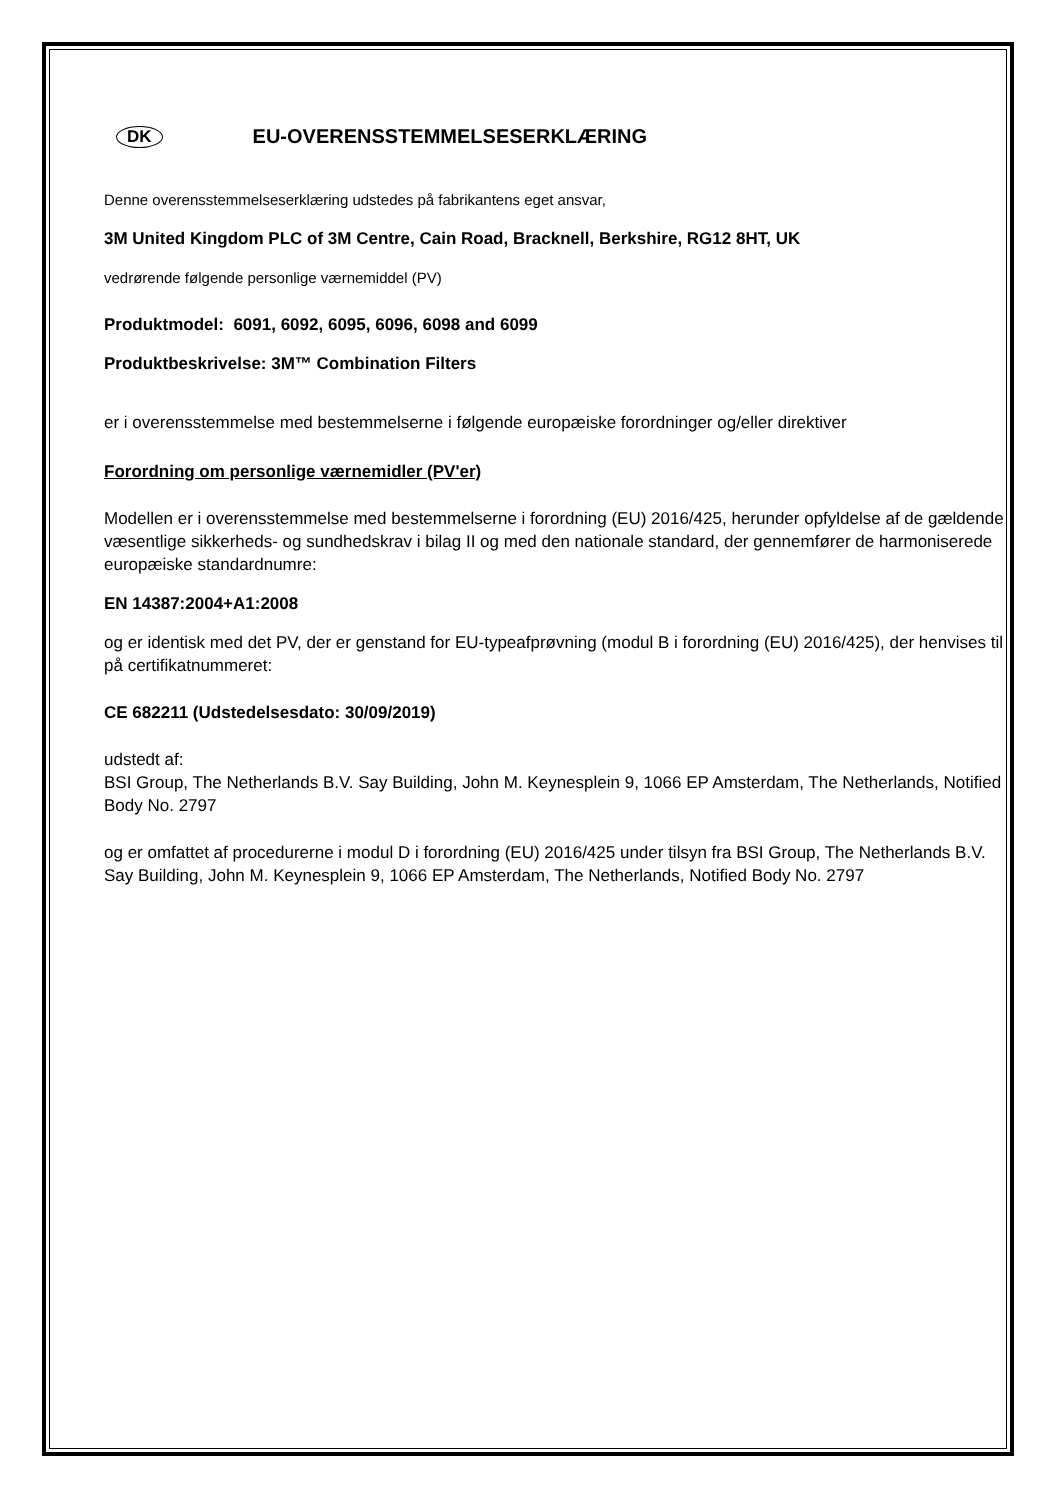DK EU-OVERENSSTEMMELSESERKLÆRING
Denne overensstemmelseserklæring udstedes på fabrikantens eget ansvar,
3M United Kingdom PLC of 3M Centre, Cain Road, Bracknell, Berkshire, RG12 8HT, UK
vedrørende følgende personlige værnemiddel (PV)
Produktmodel: 6091, 6092, 6095, 6096, 6098 and 6099
Produktbeskrivelse: 3M™ Combination Filters
er i overensstemmelse med bestemmelserne i følgende europæiske forordninger og/eller direktiver
Forordning om personlige værnemidler (PV'er)
Modellen er i overensstemmelse med bestemmelserne i forordning (EU) 2016/425, herunder opfyldelse af de gældende væsentlige sikkerheds- og sundhedskrav i bilag II og med den nationale standard, der gennemfører de harmoniserede europæiske standardnumre:
EN 14387:2004+A1:2008
og er identisk med det PV, der er genstand for EU-typeafprøvning (modul B i forordning (EU) 2016/425), der henvises til på certifikatnummeret:
CE 682211 (Udstedelsesdato: 30/09/2019)
udstedt af:
BSI Group, The Netherlands B.V. Say Building, John M. Keynesplein 9, 1066 EP Amsterdam, The Netherlands, Notified Body No. 2797
og er omfattet af procedurerne i modul D i forordning (EU) 2016/425 under tilsyn fra BSI Group, The Netherlands B.V. Say Building, John M. Keynesplein 9, 1066 EP Amsterdam, The Netherlands, Notified Body No. 2797